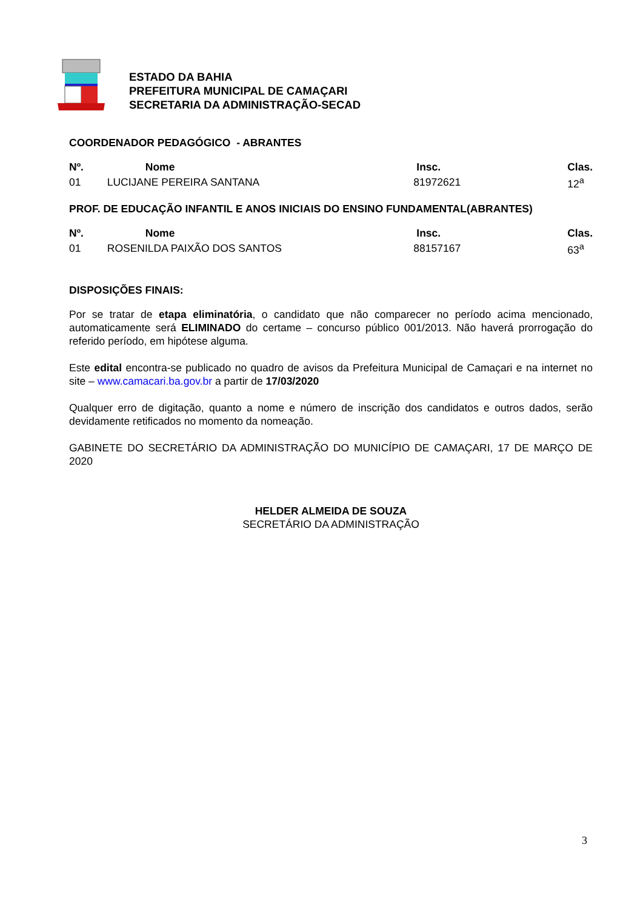ESTADO DA BAHIA
PREFEITURA MUNICIPAL DE CAMAÇARI
SECRETARIA DA ADMINISTRAÇÃO-SECAD
COORDENADOR PEDAGÓGICO - ABRANTES
| Nº. | Nome | Insc. | Clas. |
| --- | --- | --- | --- |
| 01 | LUCIJANE PEREIRA SANTANA | 81972621 | 12<sup>a</sup> |
PROF. DE EDUCAÇÃO INFANTIL E ANOS INICIAIS DO ENSINO FUNDAMENTAL(ABRANTES)
| Nº. | Nome | Insc. | Clas. |
| --- | --- | --- | --- |
| 01 | ROSENILDA PAIXÃO DOS SANTOS | 88157167 | 63<sup>a</sup> |
DISPOSIÇÕES FINAIS:
Por se tratar de etapa eliminatória, o candidato que não comparecer no período acima mencionado, automaticamente será ELIMINADO do certame – concurso público 001/2013. Não haverá prorrogação do referido período, em hipótese alguma.
Este edital encontra-se publicado no quadro de avisos da Prefeitura Municipal de Camaçari e na internet no site – www.camacari.ba.gov.br a partir de 17/03/2020
Qualquer erro de digitação, quanto a nome e número de inscrição dos candidatos e outros dados, serão devidamente retificados no momento da nomeação.
GABINETE DO SECRETÁRIO DA ADMINISTRAÇÃO DO MUNICÍPIO DE CAMAÇARI, 17 DE MARÇO DE 2020
HELDER ALMEIDA DE SOUZA
SECRETÁRIO DA ADMINISTRAÇÃO
3